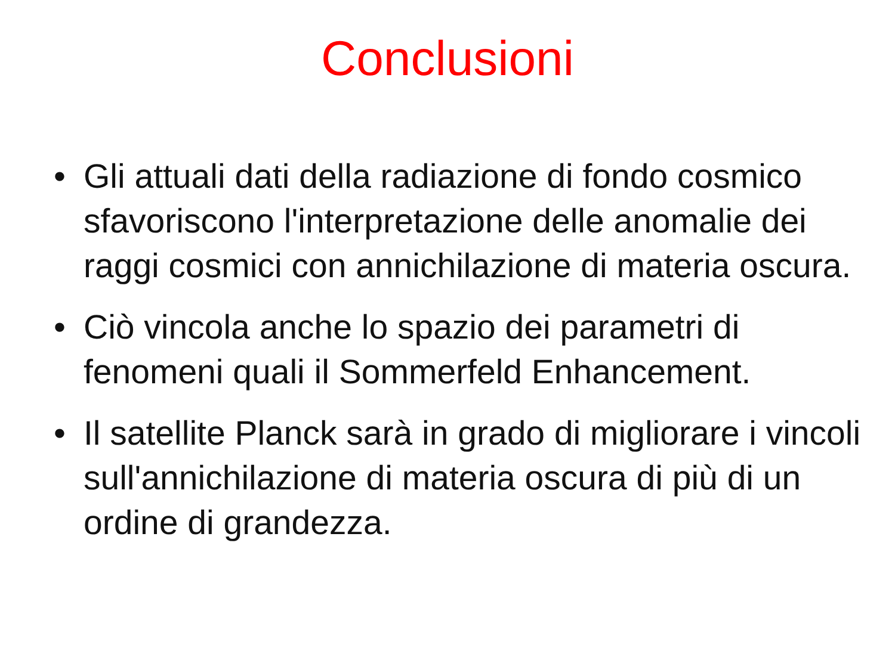Conclusioni
• Gli attuali dati della radiazione di fondo cosmico sfavoriscono l'interpretazione delle anomalie dei raggi cosmici con annichilazione di materia oscura.
• Ciò vincola anche lo spazio dei parametri di fenomeni quali il Sommerfeld Enhancement.
• Il satellite Planck sarà in grado di migliorare i vincoli sull'annichilazione di materia oscura di più di un ordine di grandezza.